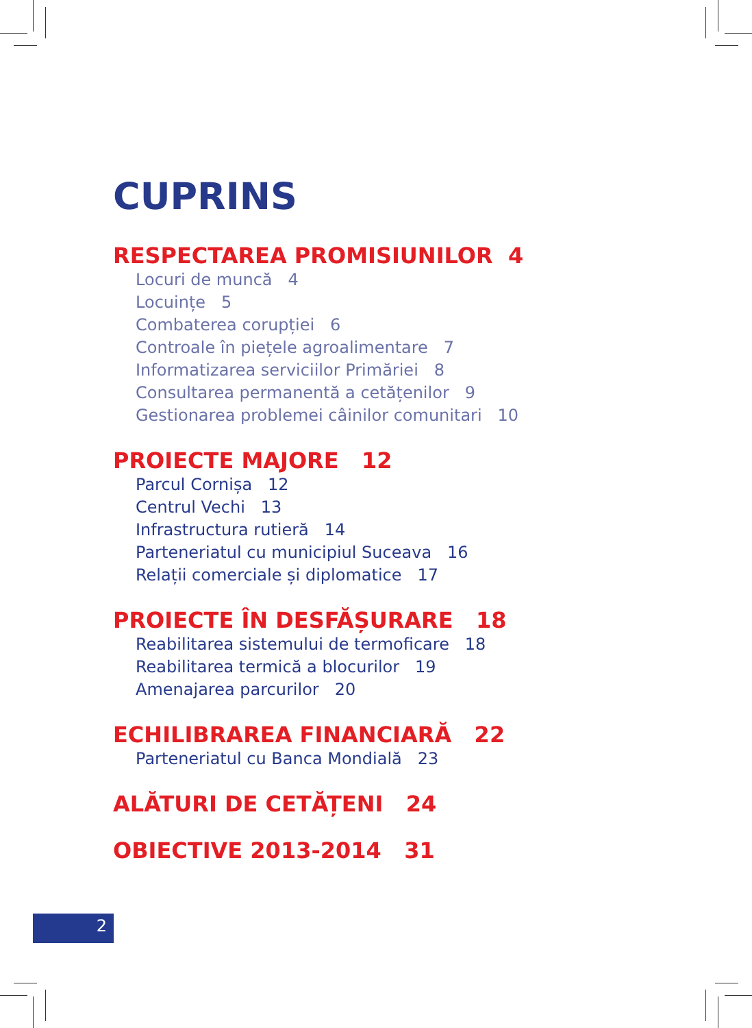CUPRINS
RESPECTAREA PROMISIUNILOR 4
Locuri de muncă 4
Locuințe 5
Combaterea corupției 6
Controale în piețele agroalimentare 7
Informatizarea serviciilor Primăriei 8
Consultarea permanentă a cetățenilor 9
Gestionarea problemei câinilor comunitari 10
PROIECTE MAJORE 12
Parcul Cornișa 12
Centrul Vechi 13
Infrastructura rutieră 14
Parteneriatul cu municipiul Suceava 16
Relații comerciale și diplomatice 17
PROIECTE ÎN DESFĂȘURARE 18
Reabilitarea sistemului de termoficare 18
Reabilitarea termică a blocurilor 19
Amenajarea parcurilor 20
ECHILIBRAREA FINANCIARĂ 22
Parteneriatul cu Banca Mondială 23
ALĂTURI DE CETĂȚENI 24
OBIECTIVE 2013-2014 31
2